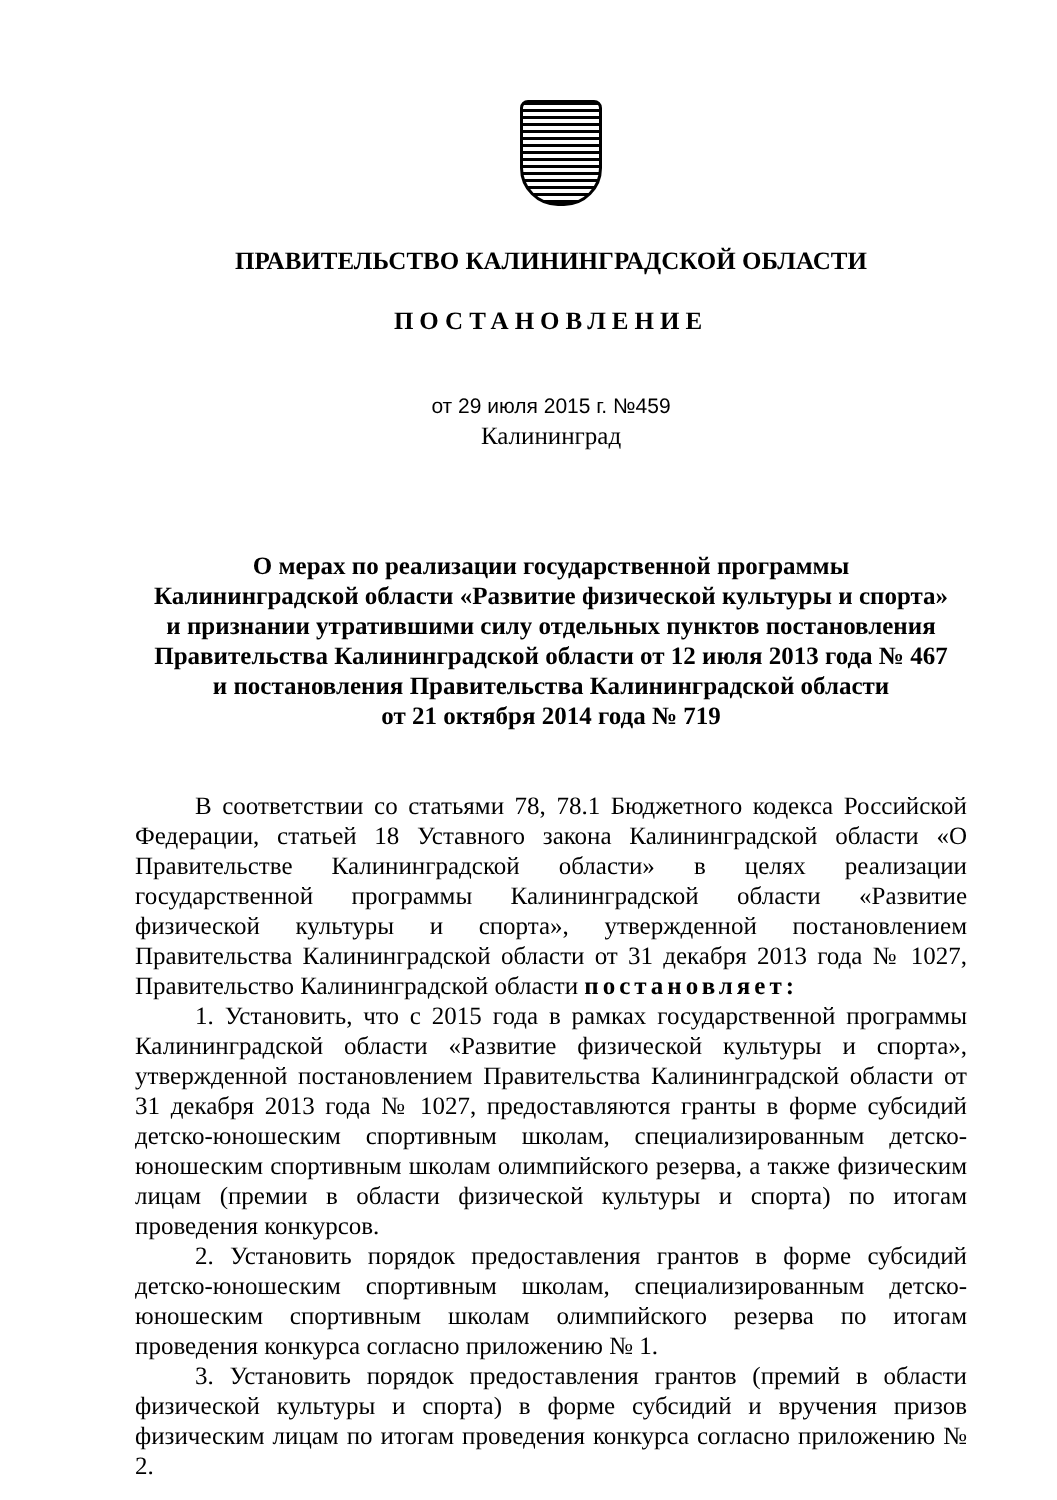ПРАВИТЕЛЬСТВО КАЛИНИНГРАДСКОЙ ОБЛАСТИ
ПОСТАНОВЛЕНИЕ
от 29 июля 2015 г. №459
Калининград
О мерах по реализации государственной программы
Калининградской области «Развитие физической культуры и спорта»
и признании утратившими силу отдельных пунктов постановления
Правительства Калининградской области от 12 июля 2013 года № 467
и постановления Правительства Калининградской области
от 21 октября 2014 года № 719
В соответствии со статьями 78, 78.1 Бюджетного кодекса Российской Федерации, статьей 18 Уставного закона Калининградской области «О Правительстве Калининградской области» в целях реализации государственной программы Калининградской области «Развитие физической культуры и спорта», утвержденной постановлением Правительства Калининградской области от 31 декабря 2013 года № 1027, Правительство Калининградской области постановляет:
1. Установить, что с 2015 года в рамках государственной программы Калининградской области «Развитие физической культуры и спорта», утвержденной постановлением Правительства Калининградской области от 31 декабря 2013 года № 1027, предоставляются гранты в форме субсидий детско-юношеским спортивным школам, специализированным детско-юношеским спортивным школам олимпийского резерва, а также физическим лицам (премии в области физической культуры и спорта) по итогам проведения конкурсов.
2. Установить порядок предоставления грантов в форме субсидий детско-юношеским спортивным школам, специализированным детско-юношеским спортивным школам олимпийского резерва по итогам проведения конкурса согласно приложению № 1.
3. Установить порядок предоставления грантов (премий в области физической культуры и спорта) в форме субсидий и вручения призов физическим лицам по итогам проведения конкурса согласно приложению № 2.